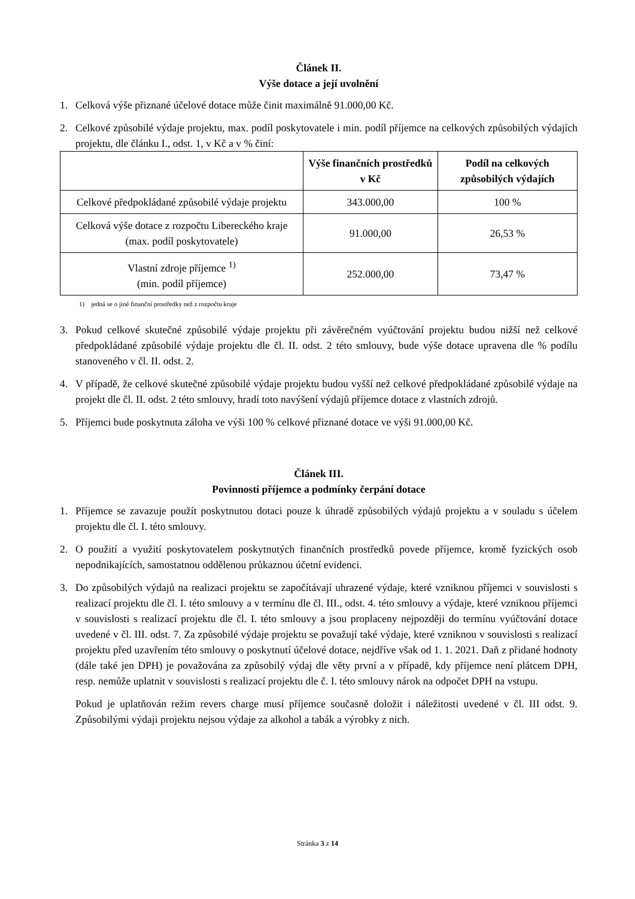Článek II.
Výše dotace a její uvolnění
1. Celková výše přiznané účelové dotace může činit maximálně 91.000,00 Kč.
2. Celkové způsobilé výdaje projektu, max. podíl poskytovatele i min. podíl příjemce na celkových způsobilých výdajích projektu, dle článku I., odst. 1, v Kč a v % činí:
| | Výše finančních prostředků v Kč | Podíl na celkových způsobilých výdajích |
| --- | --- | --- |
| Celkové předpokládané způsobilé výdaje projektu | 343.000,00 | 100 % |
| Celková výše dotace z rozpočtu Libereckého kraje (max. podíl poskytovatele) | 91.000,00 | 26,53 % |
| Vlastní zdroje příjemce <sup>1)</sup> (min. podíl příjemce) | 252.000,00 | 73,47 % |
1) jedná se o jiné finanční prostředky než z rozpočtu kraje
3. Pokud celkové skutečné způsobilé výdaje projektu při závěrečném vyúčtování projektu budou nižší než celkové předpokládané způsobilé výdaje projektu dle čl. II. odst. 2 této smlouvy, bude výše dotace upravena dle % podílu stanoveného v čl. II. odst. 2.
4. V případě, že celkové skutečné způsobilé výdaje projektu budou vyšší než celkové předpokládané způsobilé výdaje na projekt dle čl. II. odst. 2 této smlouvy, hradí toto navýšení výdajů příjemce dotace z vlastních zdrojů.
5. Příjemci bude poskytnuta záloha ve výši 100 % celkové přiznané dotace ve výši 91.000,00 Kč.
Článek III.
Povinnosti příjemce a podmínky čerpání dotace
1. Příjemce se zavazuje použít poskytnutou dotaci pouze k úhradě způsobilých výdajů projektu a v souladu s účelem projektu dle čl. I. této smlouvy.
2. O použití a využití poskytovatelem poskytnutých finančních prostředků povede příjemce, kromě fyzických osob nepodnikajících, samostatnou oddělenou průkaznou účetní evidenci.
3. Do způsobilých výdajů na realizaci projektu se započítávají uhrazené výdaje, které vzniknou příjemci v souvislosti s realizací projektu dle čl. I. této smlouvy a v termínu dle čl. III., odst. 4. této smlouvy a výdaje, které vzniknou příjemci v souvislosti s realizací projektu dle čl. I. této smlouvy a jsou proplaceny nejpozději do termínu vyúčtování dotace uvedené v čl. III. odst. 7. Za způsobilé výdaje projektu se považují také výdaje, které vzniknou v souvislosti s realizací projektu před uzavřením této smlouvy o poskytnutí účelové dotace, nejdříve však od 1. 1. 2021. Daň z přidané hodnoty (dále také jen DPH) je považována za způsobilý výdaj dle věty první a v případě, kdy příjemce není plátcem DPH, resp. nemůže uplatnit v souvislosti s realizací projektu dle č. I. této smlouvy nárok na odpočet DPH na vstupu.
Pokud je uplatňován režim revers charge musí příjemce současně doložit i náležitosti uvedené v čl. III odst. 9. Způsobilými výdaji projektu nejsou výdaje za alkohol a tabák a výrobky z nich.
Stránka 3 z 14